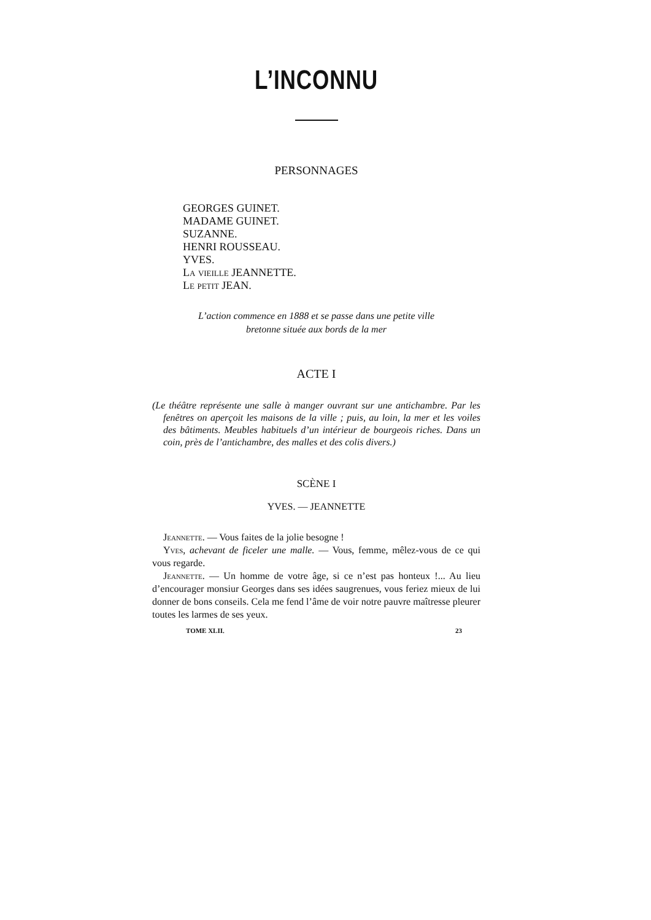L’INCONNU
PERSONNAGES
GEORGES GUINET.
MADAME GUINET.
SUZANNE.
HENRI ROUSSEAU.
YVES.
La vieille JEANNETTE.
Le petit JEAN.
L’action commence en 1888 et se passe dans une petite ville
bretonne située aux bords de la mer
ACTE I
(Le théâtre représente une salle à manger ouvrant sur une antichambre. Par les fenêtres on aperçoit les maisons de la ville ; puis, au loin, la mer et les voiles des bâtiments. Meubles habituels d’un intérieur de bourgeois riches. Dans un coin, près de l’antichambre, des malles et des colis divers.)
SCÈNE I
YVES. — JEANNETTE
Jeannette. — Vous faites de la jolie besogne !
Yves, achevant de ficeler une malle. — Vous, femme, mêlez-vous de ce qui vous regarde.
Jeannette. — Un homme de votre âge, si ce n’est pas honteux !... Au lieu d’encourager monsiur Georges dans ses idées saugrenues, vous feriez mieux de lui donner de bons conseils. Cela me fend l’âme de voir notre pauvre maîtresse pleurer toutes les larmes de ses yeux.
TOME XLII. 23